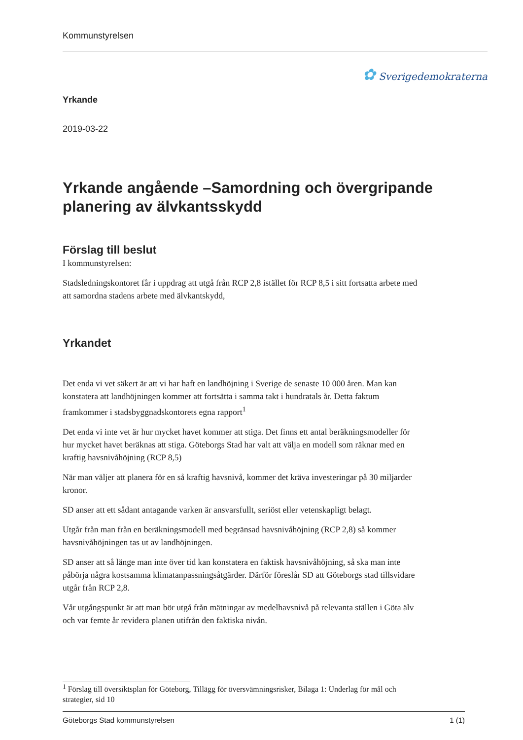Kommunstyrelsen
✿ Sverigedemokraterna
Yrkande
2019-03-22
Yrkande angående –Samordning och övergripande planering av älvkantsskydd
Förslag till beslut
I kommunstyrelsen:
Stadsledningskontoret får i uppdrag att utgå från RCP 2,8 istället för RCP 8,5 i sitt fortsatta arbete med att samordna stadens arbete med älvkantskydd,
Yrkandet
Det enda vi vet säkert är att vi har haft en landhöjning i Sverige de senaste 10 000 åren. Man kan konstatera att landhöjningen kommer att fortsätta i samma takt i hundratals år. Detta faktum framkommer i stadsbyggnadskontorets egna rapport<sup>1</sup>
Det enda vi inte vet är hur mycket havet kommer att stiga. Det finns ett antal beräkningsmodeller för hur mycket havet beräknas att stiga. Göteborgs Stad har valt att välja en modell som räknar med en kraftig havsnivåhöjning (RCP 8,5)
När man väljer att planera för en så kraftig havsnivå, kommer det kräva investeringar på 30 miljarder kronor.
SD anser att ett sådant antagande varken är ansvarsfullt, seriöst eller vetenskapligt belagt.
Utgår från man från en beräkningsmodell med begränsad havsnivåhöjning (RCP 2,8) så kommer havsnivåhöjningen tas ut av landhöjningen.
SD anser att så länge man inte över tid kan konstatera en faktisk havsnivåhöjning, så ska man inte påbörja några kostsamma klimatanpassningsåtgärder. Därför föreslår SD att Göteborgs stad tillsvidare utgår från RCP 2,8.
Vår utgångspunkt är att man bör utgå från mätningar av medelhavsnivå på relevanta ställen i Göta älv och var femte år revidera planen utifrån den faktiska nivån.
<sup>1</sup> Förslag till översiktsplan för Göteborg, Tillägg för översvämningsrisker, Bilaga 1: Underlag för mål och strategier, sid 10
Göteborgs Stad kommunstyrelsen 1 (1)